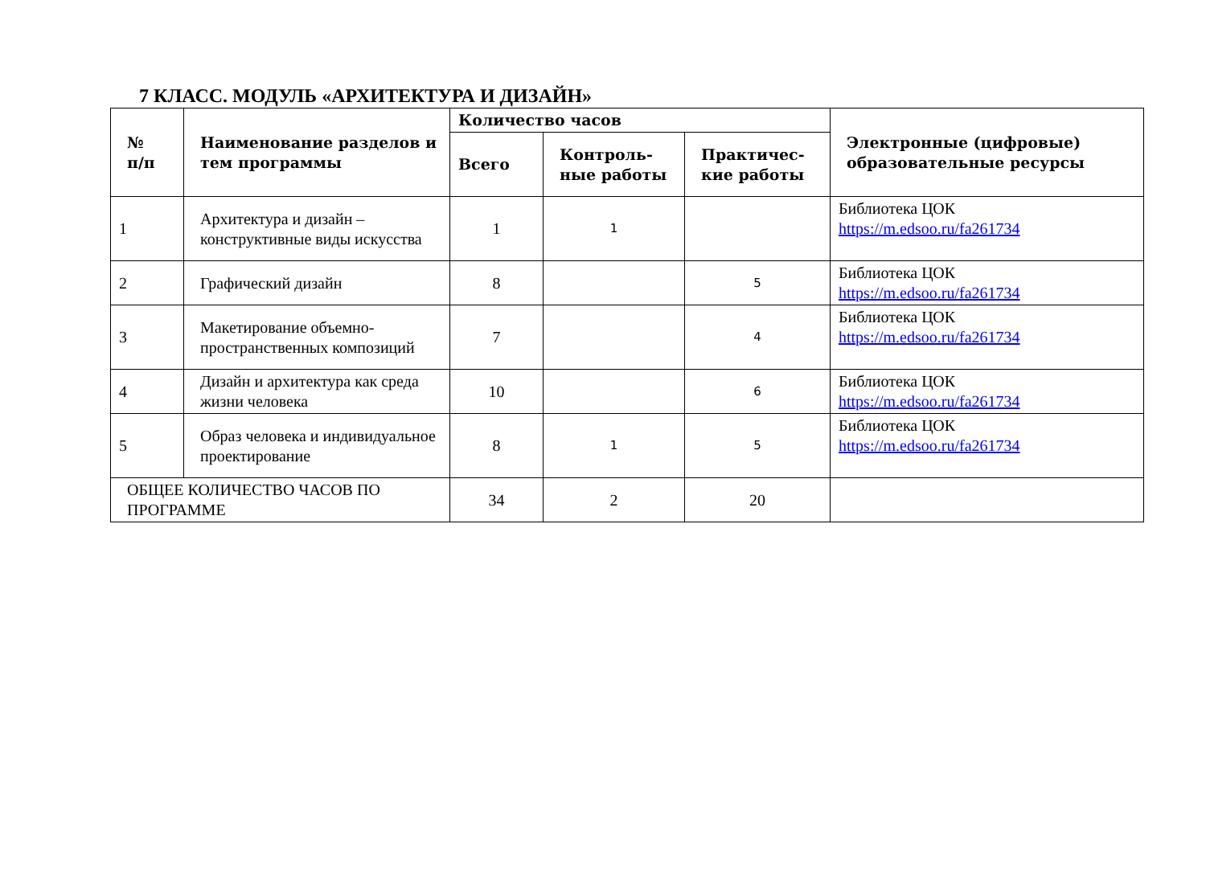7 КЛАСС. МОДУЛЬ «АРХИТЕКТУРА И ДИЗАЙН»
| № п/п | Наименование разделов и тем программы | Количество часов | | | Электронные (цифровые) образовательные ресурсы |
| --- | --- | --- | --- | --- | --- |
| | | Всего | Контроль- ные работы | Практичес- кие работы | |
| 1 | Архитектура и дизайн – конструктивные виды искусства | 1 | 1 | | Библиотека ЦОК https://m.edsoo.ru/fa261734 |
| 2 | Графический дизайн | 8 | | 5 | Библиотека ЦОК https://m.edsoo.ru/fa261734 |
| 3 | Макетирование объемно-пространственных композиций | 7 | | 4 | Библиотека ЦОК https://m.edsoo.ru/fa261734 |
| 4 | Дизайн и архитектура как среда жизни человека | 10 | | 6 | Библиотека ЦОК https://m.edsoo.ru/fa261734 |
| 5 | Образ человека и индивидуальное проектирование | 8 | 1 | 5 | Библиотека ЦОК https://m.edsoo.ru/fa261734 |
| ОБЩЕЕ КОЛИЧЕСТВО ЧАСОВ ПО ПРОГРАММЕ | | 34 | 2 | 20 | |